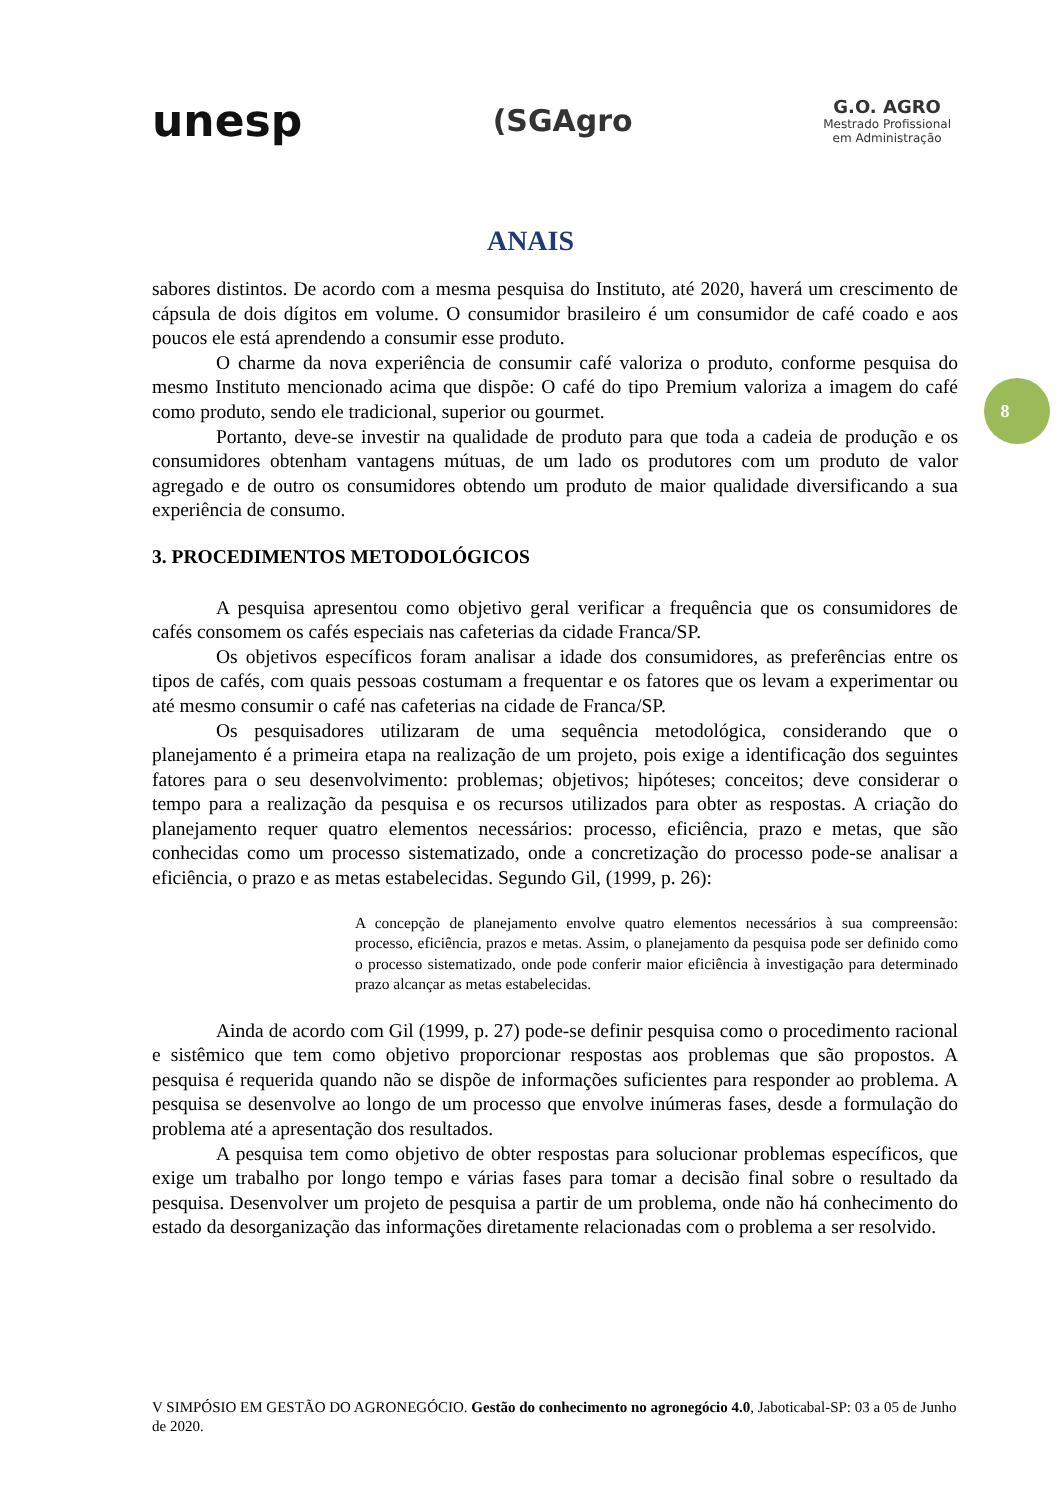unesp
(SGAgro
G.O. AGRO
Mestrado Profissional
em Administração
ANAIS
8
sabores distintos. De acordo com a mesma pesquisa do Instituto, até 2020, haverá um crescimento de cápsula de dois dígitos em volume. O consumidor brasileiro é um consumidor de café coado e aos poucos ele está aprendendo a consumir esse produto.
O charme da nova experiência de consumir café valoriza o produto, conforme pesquisa do mesmo Instituto mencionado acima que dispõe: O café do tipo Premium valoriza a imagem do café como produto, sendo ele tradicional, superior ou gourmet.
Portanto, deve-se investir na qualidade de produto para que toda a cadeia de produção e os consumidores obtenham vantagens mútuas, de um lado os produtores com um produto de valor agregado e de outro os consumidores obtendo um produto de maior qualidade diversificando a sua experiência de consumo.
3. PROCEDIMENTOS METODOLÓGICOS
A pesquisa apresentou como objetivo geral verificar a frequência que os consumidores de cafés consomem os cafés especiais nas cafeterias da cidade Franca/SP.
Os objetivos específicos foram analisar a idade dos consumidores, as preferências entre os tipos de cafés, com quais pessoas costumam a frequentar e os fatores que os levam a experimentar ou até mesmo consumir o café nas cafeterias na cidade de Franca/SP.
Os pesquisadores utilizaram de uma sequência metodológica, considerando que o planejamento é a primeira etapa na realização de um projeto, pois exige a identificação dos seguintes fatores para o seu desenvolvimento: problemas; objetivos; hipóteses; conceitos; deve considerar o tempo para a realização da pesquisa e os recursos utilizados para obter as respostas. A criação do planejamento requer quatro elementos necessários: processo, eficiência, prazo e metas, que são conhecidas como um processo sistematizado, onde a concretização do processo pode-se analisar a eficiência, o prazo e as metas estabelecidas. Segundo Gil, (1999, p. 26):
A concepção de planejamento envolve quatro elementos necessários à sua compreensão: processo, eficiência, prazos e metas. Assim, o planejamento da pesquisa pode ser definido como o processo sistematizado, onde pode conferir maior eficiência à investigação para determinado prazo alcançar as metas estabelecidas.
Ainda de acordo com Gil (1999, p. 27) pode-se definir pesquisa como o procedimento racional e sistêmico que tem como objetivo proporcionar respostas aos problemas que são propostos. A pesquisa é requerida quando não se dispõe de informações suficientes para responder ao problema. A pesquisa se desenvolve ao longo de um processo que envolve inúmeras fases, desde a formulação do problema até a apresentação dos resultados.
A pesquisa tem como objetivo de obter respostas para solucionar problemas específicos, que exige um trabalho por longo tempo e várias fases para tomar a decisão final sobre o resultado da pesquisa. Desenvolver um projeto de pesquisa a partir de um problema, onde não há conhecimento do estado da desorganização das informações diretamente relacionadas com o problema a ser resolvido.
V SIMPÓSIO EM GESTÃO DO AGRONEGÓCIO. Gestão do conhecimento no agronegócio 4.0, Jaboticabal-SP: 03 a 05 de Junho de 2020.